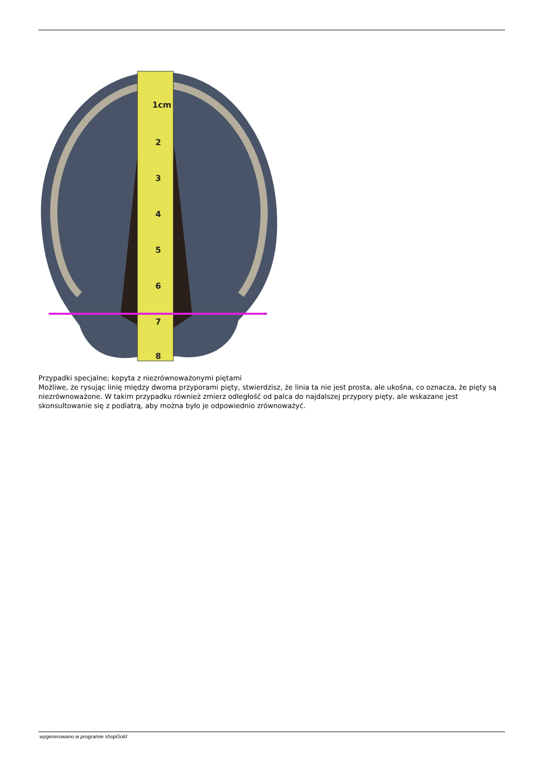1cm
2
3
4
5
6
7
8
Przypadki specjalne; kopyta z niezrównoważonymi piętami
Możliwe, że rysując linię między dwoma przyporami pięty, stwierdzisz, że linia ta nie jest prosta, ale ukośna, co oznacza, że pięty są niezrównoważone. W takim przypadku również zmierz odległość od palca do najdalszej przypory pięty, ale wskazane jest skonsultowanie się z podiatrą, aby można było je odpowiednio zrównoważyć.
wygenerowano w programie shopGold